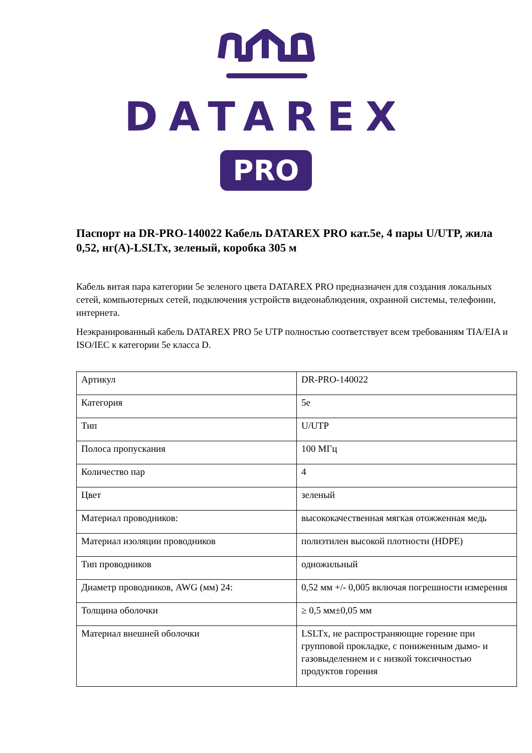DATAREX
PRO
Паспорт на DR-PRO-140022 Кабель DATAREX PRO кат.5е, 4 пары U/UTP, жила 0,52, нг(А)-LSLTx, зеленый, коробка 305 м
Кабель витая пара категории 5е зеленого цвета DATAREX PRO предназначен для создания локальных сетей, компьютерных сетей, подключения устройств видеонаблюдения, охранной системы, телефонии, интернета.
Неэкранированный кабель DATAREX PRO 5e UTP полностью соответствует всем требованиям TIA/EIA и ISO/IEC к категории 5е класса D.
| Артикул | DR-PRO-140022 |
| Категория | 5e |
| Тип | U/UTP |
| Полоса пропускания | 100 МГц |
| Количество пар | 4 |
| Цвет | зеленый |
| Материал проводников: | высококачественная мягкая отожженная медь |
| Материал изоляции проводников | полиэтилен высокой плотности (HDPE) |
| Тип проводников | одножильный |
| Диаметр проводников, AWG (мм) 24: | 0,52 мм +/- 0,005 включая погрешности измерения |
| Толщина оболочки | ≥ 0,5 мм±0,05 мм |
| Материал внешней оболочки | LSLTx, не распространяющие горение при групповой прокладке, с пониженным дымо- и газовыделением и с низкой токсичностью продуктов горения |